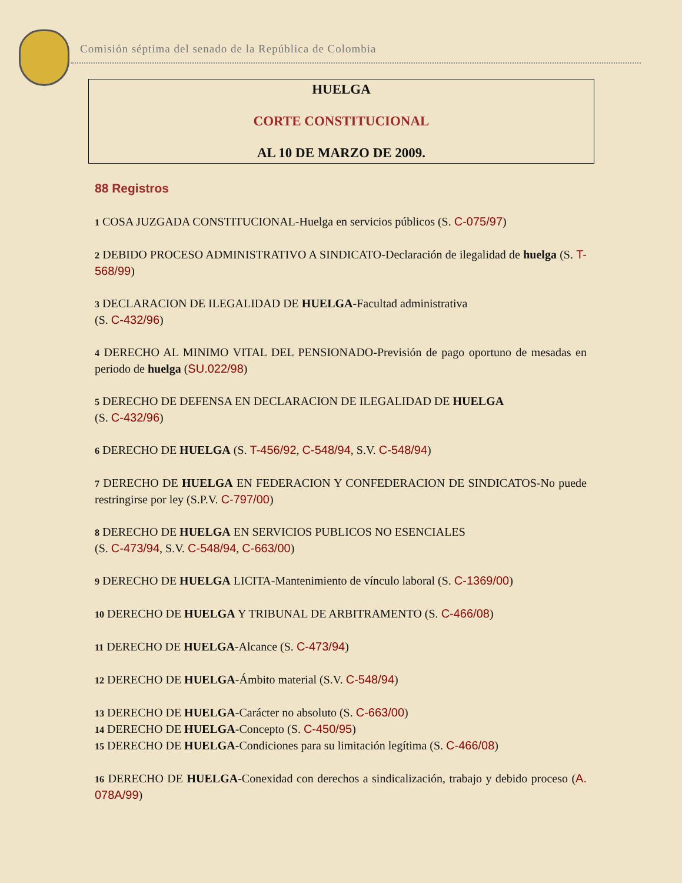Comisión séptima del senado de la República de Colombia
HUELGA
CORTE CONSTITUCIONAL
AL 10 DE MARZO DE 2009.
88 Registros
1 COSA JUZGADA CONSTITUCIONAL-Huelga en servicios públicos (S. C-075/97)
2 DEBIDO PROCESO ADMINISTRATIVO A SINDICATO-Declaración de ilegalidad de huelga (S. T-568/99)
3 DECLARACION DE ILEGALIDAD DE HUELGA-Facultad administrativa
(S. C-432/96)
4 DERECHO AL MINIMO VITAL DEL PENSIONADO-Previsión de pago oportuno de mesadas en periodo de huelga (SU.022/98)
5 DERECHO DE DEFENSA EN DECLARACION DE ILEGALIDAD DE HUELGA
(S. C-432/96)
6 DERECHO DE HUELGA (S. T-456/92, C-548/94, S.V. C-548/94)
7 DERECHO DE HUELGA EN FEDERACION Y CONFEDERACION DE SINDICATOS-No puede restringirse por ley (S.P.V. C-797/00)
8 DERECHO DE HUELGA EN SERVICIOS PUBLICOS NO ESENCIALES
(S. C-473/94, S.V. C-548/94, C-663/00)
9 DERECHO DE HUELGA LICITA-Mantenimiento de vínculo laboral (S. C-1369/00)
10 DERECHO DE HUELGA Y TRIBUNAL DE ARBITRAMENTO (S. C-466/08)
11 DERECHO DE HUELGA-Alcance (S. C-473/94)
12 DERECHO DE HUELGA-Ámbito material (S.V. C-548/94)
13 DERECHO DE HUELGA-Carácter no absoluto (S. C-663/00)
14 DERECHO DE HUELGA-Concepto (S. C-450/95)
15 DERECHO DE HUELGA-Condiciones para su limitación legítima (S. C-466/08)
16 DERECHO DE HUELGA-Conexidad con derechos a sindicalización, trabajo y debido proceso (A. 078A/99)